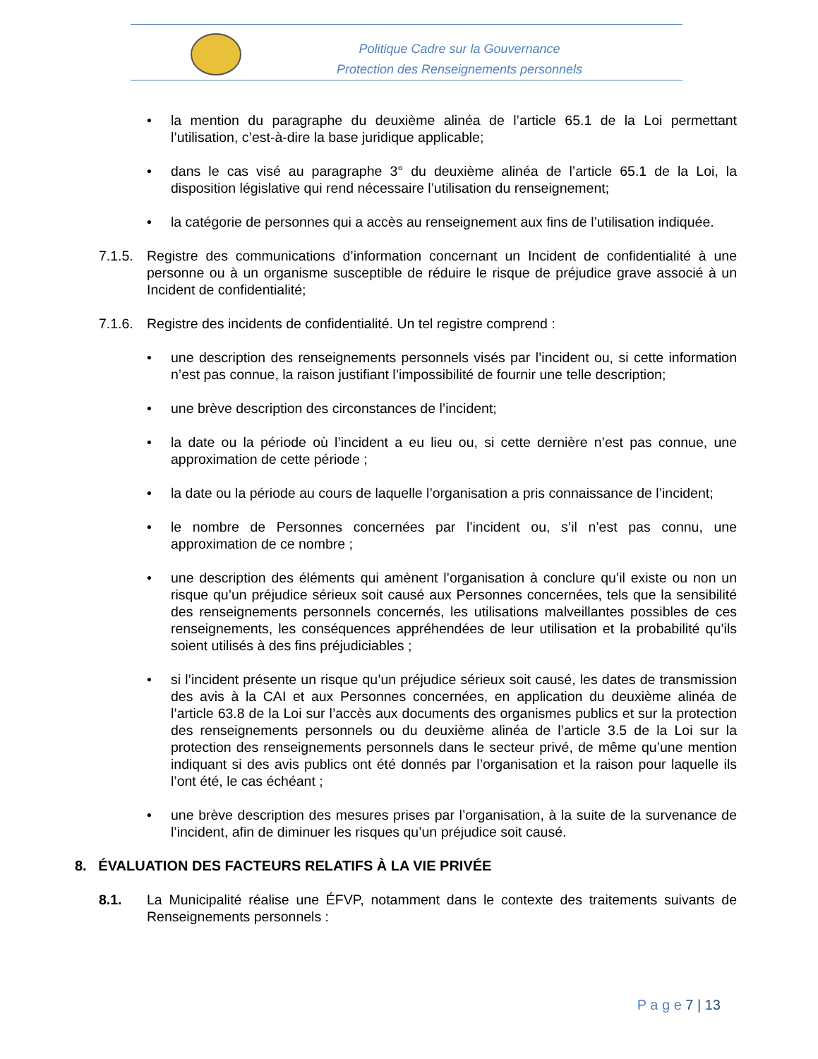Politique Cadre sur la Gouvernance
Protection des Renseignements personnels
• la mention du paragraphe du deuxième alinéa de l’article 65.1 de la Loi permettant l’utilisation, c’est-à-dire la base juridique applicable;
• dans le cas visé au paragraphe 3° du deuxième alinéa de l’article 65.1 de la Loi, la disposition législative qui rend nécessaire l’utilisation du renseignement;
• la catégorie de personnes qui a accès au renseignement aux fins de l’utilisation indiquée.
7.1.5.
Registre des communications d’information concernant un Incident de confidentialité à une personne ou à un organisme susceptible de réduire le risque de préjudice grave associé à un Incident de confidentialité;
7.1.6.
Registre des incidents de confidentialité. Un tel registre comprend :
• une description des renseignements personnels visés par l’incident ou, si cette information n’est pas connue, la raison justifiant l’impossibilité de fournir une telle description;
• une brève description des circonstances de l’incident;
• la date ou la période où l’incident a eu lieu ou, si cette dernière n’est pas connue, une approximation de cette période ;
• la date ou la période au cours de laquelle l’organisation a pris connaissance de l’incident;
• le nombre de Personnes concernées par l’incident ou, s’il n’est pas connu, une approximation de ce nombre ;
• une description des éléments qui amènent l’organisation à conclure qu’il existe ou non un risque qu’un préjudice sérieux soit causé aux Personnes concernées, tels que la sensibilité des renseignements personnels concernés, les utilisations malveillantes possibles de ces renseignements, les conséquences appréhendées de leur utilisation et la probabilité qu’ils soient utilisés à des fins préjudiciables ;
• si l’incident présente un risque qu’un préjudice sérieux soit causé, les dates de transmission des avis à la CAI et aux Personnes concernées, en application du deuxième alinéa de l’article 63.8 de la Loi sur l’accès aux documents des organismes publics et sur la protection des renseignements personnels ou du deuxième alinéa de l’article 3.5 de la Loi sur la protection des renseignements personnels dans le secteur privé, de même qu’une mention indiquant si des avis publics ont été donnés par l’organisation et la raison pour laquelle ils l’ont été, le cas échéant ;
• une brève description des mesures prises par l’organisation, à la suite de la survenance de l’incident, afin de diminuer les risques qu’un préjudice soit causé.
8. ÉVALUATION DES FACTEURS RELATIFS À LA VIE PRIVÉE
8.1. La Municipalité réalise une ÉFVP, notamment dans le contexte des traitements suivants de Renseignements personnels :
P a g e 7 | 13